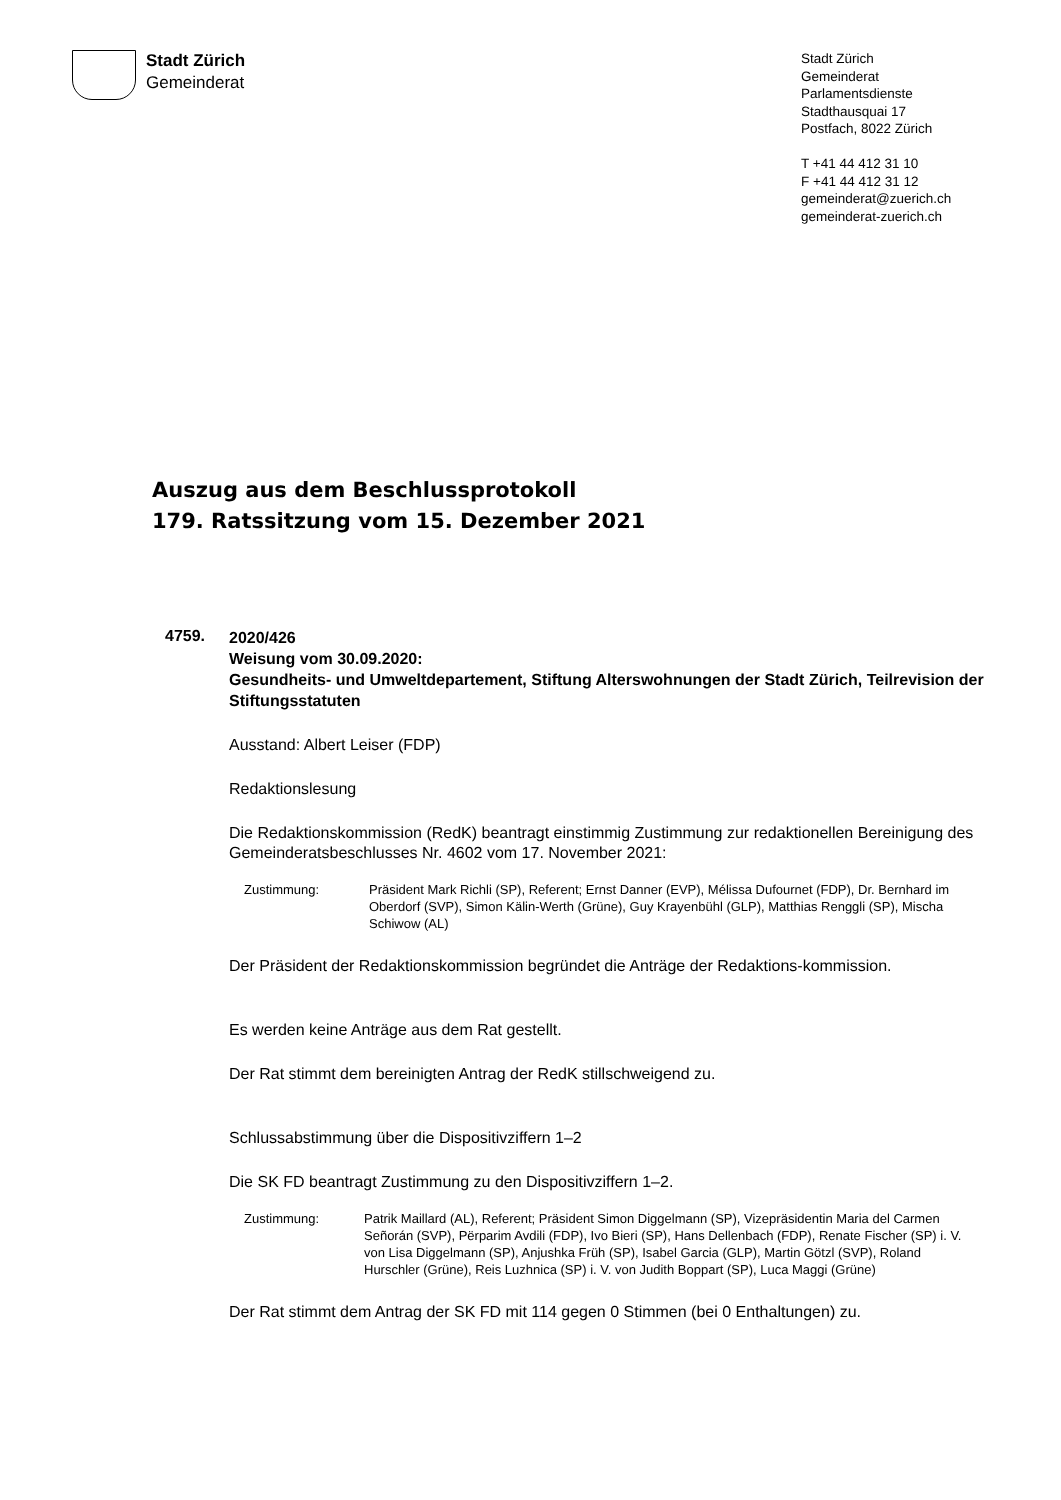Stadt Zürich
Gemeinderat
Stadt Zürich
Gemeinderat
Parlamentsdienste
Stadthausquai 17
Postfach, 8022 Zürich
T +41 44 412 31 10
F +41 44 412 31 12
gemeinderat@zuerich.ch
gemeinderat-zuerich.ch
Auszug aus dem Beschlussprotokoll
179. Ratssitzung vom 15. Dezember 2021
4759.
2020/426
Weisung vom 30.09.2020:
Gesundheits- und Umweltdepartement, Stiftung Alterswohnungen der Stadt Zürich, Teilrevision der Stiftungsstatuten
Ausstand: Albert Leiser (FDP)
Redaktionslesung
Die Redaktionskommission (RedK) beantragt einstimmig Zustimmung zur redaktionellen Bereinigung des Gemeinderatsbeschlusses Nr. 4602 vom 17. November 2021:
Zustimmung: Präsident Mark Richli (SP), Referent; Ernst Danner (EVP), Mélissa Dufournet (FDP), Dr. Bernhard im Oberdorf (SVP), Simon Kälin-Werth (Grüne), Guy Krayenbühl (GLP), Matthias Renggli (SP), Mischa Schiwow (AL)
Der Präsident der Redaktionskommission begründet die Anträge der Redaktions-kommission.
Es werden keine Anträge aus dem Rat gestellt.
Der Rat stimmt dem bereinigten Antrag der RedK stillschweigend zu.
Schlussabstimmung über die Dispositivziffern 1–2
Die SK FD beantragt Zustimmung zu den Dispositivziffern 1–2.
Zustimmung: Patrik Maillard (AL), Referent; Präsident Simon Diggelmann (SP), Vizepräsidentin Maria del Carmen Señorán (SVP), Përparim Avdili (FDP), Ivo Bieri (SP), Hans Dellenbach (FDP), Renate Fischer (SP) i. V. von Lisa Diggelmann (SP), Anjushka Früh (SP), Isabel Garcia (GLP), Martin Götzl (SVP), Roland Hurschler (Grüne), Reis Luzhnica (SP) i. V. von Judith Boppart (SP), Luca Maggi (Grüne)
Der Rat stimmt dem Antrag der SK FD mit 114 gegen 0 Stimmen (bei 0 Enthaltungen) zu.